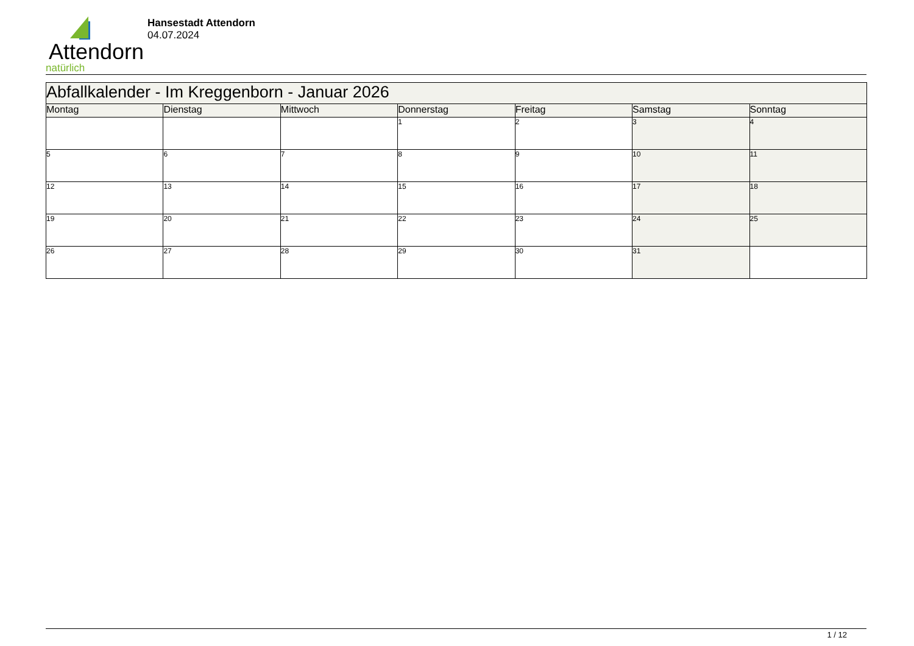Attendorn
natürlich
Hansestadt Attendorn
04.07.2024
| Abfallkalender - Im Kreggenborn - Januar 2026 | | | | | | |
| --- | --- | --- | --- | --- | --- | --- |
| Montag | Dienstag | Mittwoch | Donnerstag | Freitag | Samstag | Sonntag |
| | | | 1 | 2 | 3 | 4 |
| 5 | 6 | 7 | 8 | 9 | 10 | 11 |
| 12 | 13 | 14 | 15 | 16 | 17 | 18 |
| 19 | 20 | 21 | 22 | 23 | 24 | 25 |
| 26 | 27 | 28 | 29 | 30 | 31 | |
1 / 12